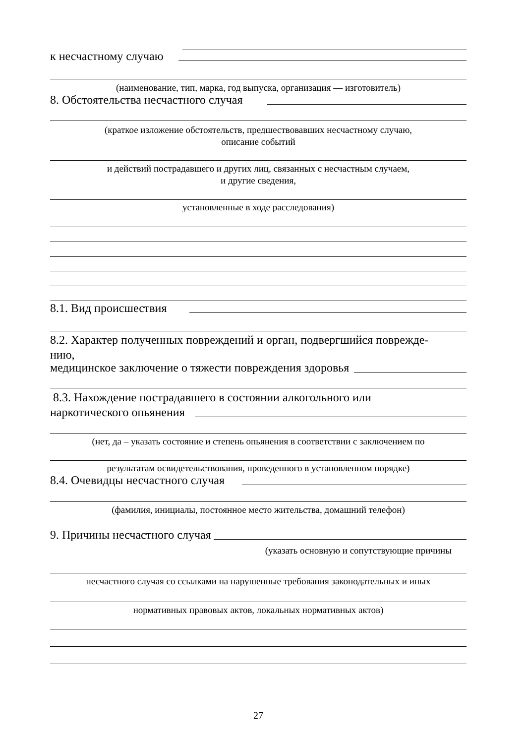к несчастному случаю
(наименование, тип, марка, год выпуска, организация — изготовитель)
8. Обстоятельства несчастного случая
(краткое изложение обстоятельств, предшествовавших несчастному случаю,
описание событий
и действий пострадавшего и других лиц, связанных с несчастным случаем,
и другие сведения,
установленные в ходе расследования)
8.1. Вид происшествия
8.2. Характер полученных повреждений и орган, подвергшийся поврежде-
нию,
медицинское заключение о тяжести повреждения здоровья
8.3. Нахождение пострадавшего в состоянии алкогольного или
наркотического опьянения
(нет, да – указать состояние и степень опьянения в соответствии с заключением по
результатам освидетельствования, проведенного в установленном порядке)
8.4. Очевидцы несчастного случая
(фамилия, инициалы, постоянное место жительства, домашний телефон)
9. Причины несчастного случая
(указать основную и сопутствующие причины
несчастного случая со ссылками на нарушенные требования законодательных и иных
нормативных правовых актов, локальных нормативных актов)
27